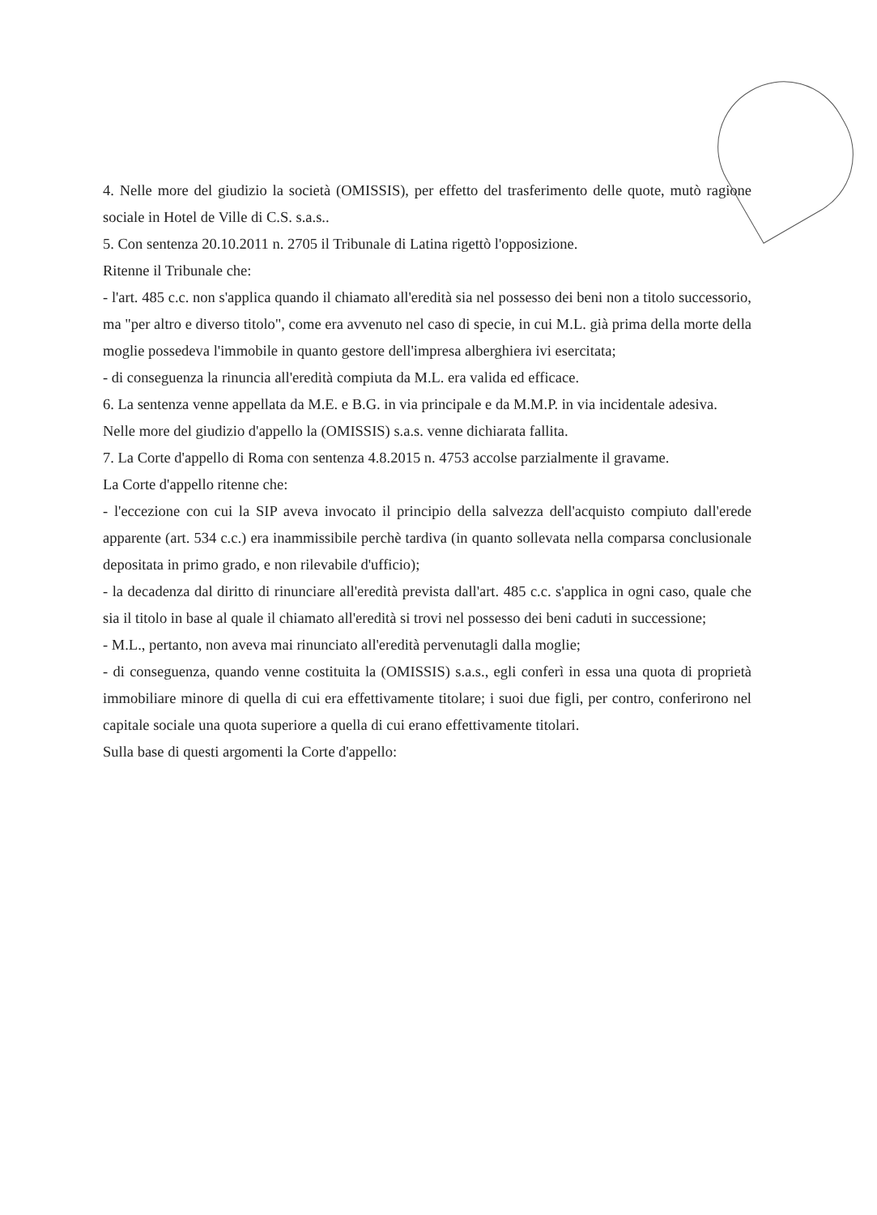4. Nelle more del giudizio la società (OMISSIS), per effetto del trasferimento delle quote, mutò ragione sociale in Hotel de Ville di C.S. s.a.s..
5. Con sentenza 20.10.2011 n. 2705 il Tribunale di Latina rigettò l'opposizione.
Ritenne il Tribunale che:
- l'art. 485 c.c. non s'applica quando il chiamato all'eredità sia nel possesso dei beni non a titolo successorio, ma "per altro e diverso titolo", come era avvenuto nel caso di specie, in cui M.L. già prima della morte della moglie possedeva l'immobile in quanto gestore dell'impresa alberghiera ivi esercitata;
- di conseguenza la rinuncia all'eredità compiuta da M.L. era valida ed efficace.
6. La sentenza venne appellata da M.E. e B.G. in via principale e da M.M.P. in via incidentale adesiva.
Nelle more del giudizio d'appello la (OMISSIS) s.a.s. venne dichiarata fallita.
7. La Corte d'appello di Roma con sentenza 4.8.2015 n. 4753 accolse parzialmente il gravame.
La Corte d'appello ritenne che:
- l'eccezione con cui la SIP aveva invocato il principio della salvezza dell'acquisto compiuto dall'erede apparente (art. 534 c.c.) era inammissibile perchè tardiva (in quanto sollevata nella comparsa conclusionale depositata in primo grado, e non rilevabile d'ufficio);
- la decadenza dal diritto di rinunciare all'eredità prevista dall'art. 485 c.c. s'applica in ogni caso, quale che sia il titolo in base al quale il chiamato all'eredità si trovi nel possesso dei beni caduti in successione;
- M.L., pertanto, non aveva mai rinunciato all'eredità pervenutagli dalla moglie;
- di conseguenza, quando venne costituita la (OMISSIS) s.a.s., egli conferì in essa una quota di proprietà immobiliare minore di quella di cui era effettivamente titolare; i suoi due figli, per contro, conferirono nel capitale sociale una quota superiore a quella di cui erano effettivamente titolari.
Sulla base di questi argomenti la Corte d'appello: